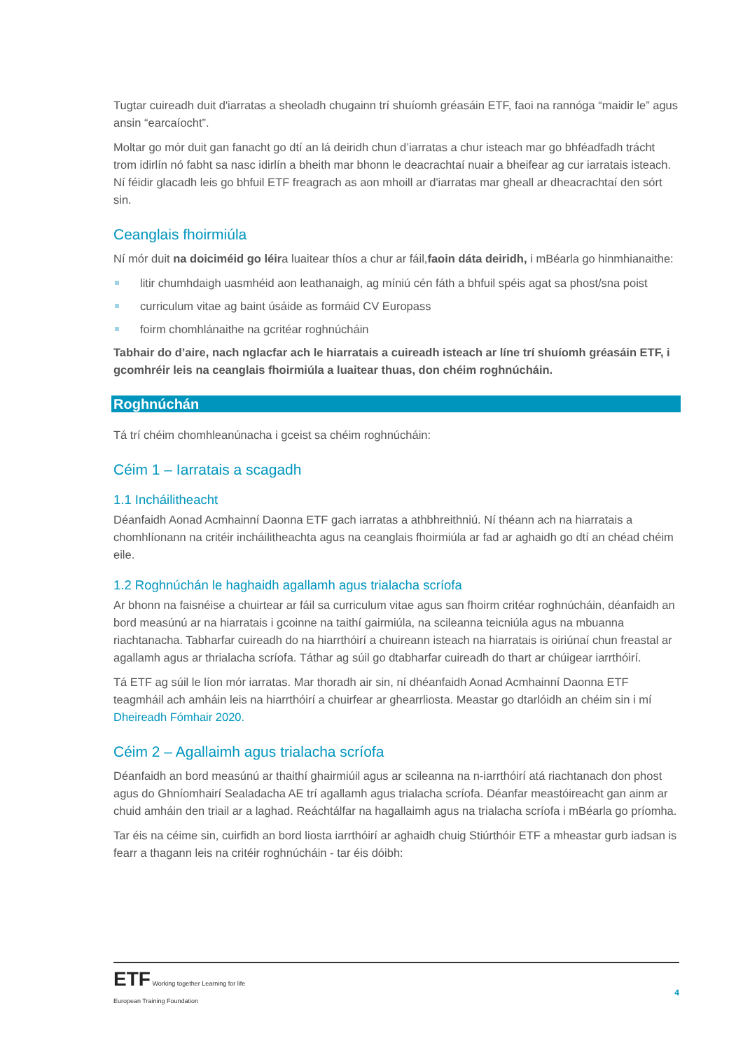Tugtar cuireadh duit d'iarratas a sheoladh chugainn trí shuíomh gréasáin ETF, faoi na rannóga “maidir le” agus ansin “earcaíocht”.
Moltar go mór duit gan fanacht go dtí an lá deiridh chun d’iarratas a chur isteach mar go bhféadfadh trácht trom idirlín nó fabht sa nasc idirlín a bheith mar bhonn le deacrachtaí nuair a bheifear ag cur iarratais isteach. Ní féidir glacadh leis go bhfuil ETF freagrach as aon mhoill ar d'iarratas mar gheall ar dheacrachtaí den sórt sin.
Ceanglais fhoirmiúla
Ní mór duit na doiciméid go léira luaitear thíos a chur ar fáil,faoin dáta deiridh, i mBéarla go hinmhianaithe:
litir chumhdaigh uasmhéid aon leathanaigh, ag míniú cén fáth a bhfuil spéis agat sa phost/sna poist
curriculum vitae ag baint úsáide as formáid CV Europass
foirm chomhlánaithe na gcritéar roghnúcháin
Tabhair do d’aire, nach nglacfar ach le hiarratais a cuireadh isteach ar líne trí shuíomh gréasáin ETF, i gcomhréir leis na ceanglais fhoirmiúla a luaitear thuas, don chéim roghnúcháin.
Roghnúchán
Tá trí chéim chomhleanúnacha i gceist sa chéim roghnúcháin:
Céim 1 – Iarratais a scagadh
1.1 Incháilitheacht
Déanfaidh Aonad Acmhainní Daonna ETF gach iarratas a athbhreithniú. Ní théann ach na hiarratais a chomhlíonann na critéir incháilitheachta agus na ceanglais fhoirmiúla ar fad ar aghaidh go dtí an chéad chéim eile.
1.2 Roghnúchán le haghaidh agallamh agus trialacha scríofa
Ar bhonn na faisnéise a chuirtear ar fáil sa curriculum vitae agus san fhoirm critéar roghnúcháin, déanfaidh an bord measúnú ar na hiarratais i gcoinne na taithí gairmiúla, na scileanna teicniúla agus na mbuanna riachtanacha. Tabharfar cuireadh do na hiarrthóirí a chuireann isteach na hiarratais is oiriúnaí chun freastal ar agallamh agus ar thrialacha scríofa. Táthar ag súil go dtabharfar cuireadh do thart ar chúigear iarrthóirí.
Tá ETF ag súil le líon mór iarratas. Mar thoradh air sin, ní dhéanfaidh Aonad Acmhainní Daonna ETF teagmháil ach amháin leis na hiarrthóirí a chuirfear ar ghearrliosta. Meastar go dtarlóidh an chéim sin i mí Dheireadh Fómhair 2020.
Céim 2 – Agallaimh agus trialacha scríofa
Déanfaidh an bord measúnú ar thaithí ghairmiúil agus ar scileanna na n-iarrthóirí atá riachtanach don phost agus do Ghníomhairí Sealadacha AE trí agallamh agus trialacha scríofa. Déanfar meastóireacht gan ainm ar chuid amháin den triail ar a laghad. Reáchtálfar na hagallaimh agus na trialacha scríofa i mBéarla go príomha.
Tar éis na céime sin, cuirfidh an bord liosta iarrthóirí ar aghaidh chuig Stiúrthóir ETF a mheastar gurb iadsan is fearr a thagann leis na critéir roghnúcháin - tar éis dóibh:
ETF Working together Learning for life
European Training Foundation
4